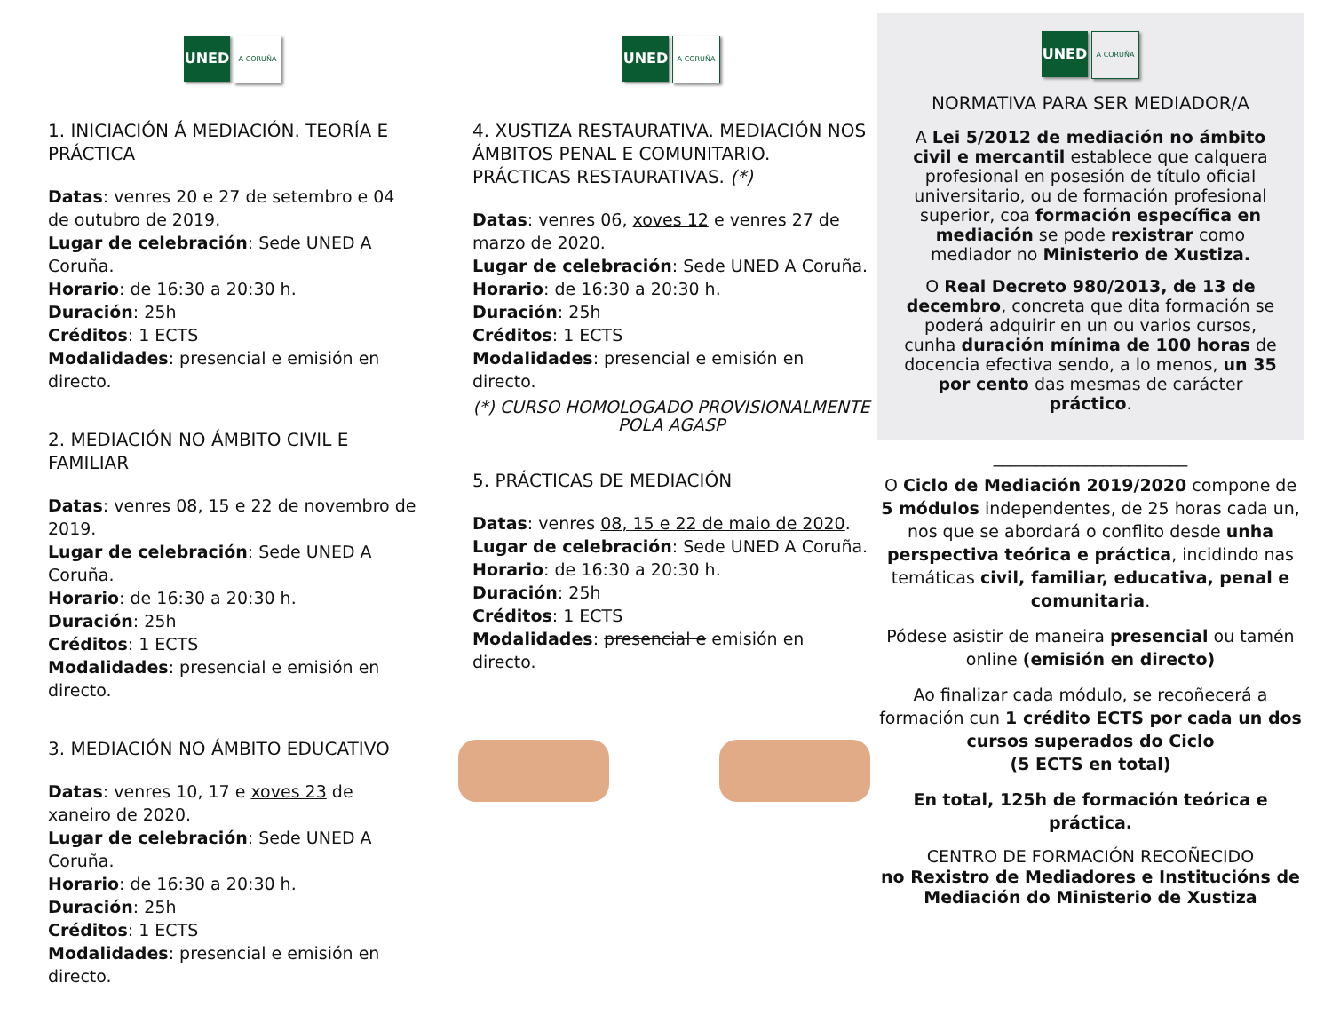UNED
A CORUÑA
1. INICIACIÓN Á MEDIACIÓN. TEORÍA E PRÁCTICA
Datas: venres 20 e 27 de setembro e 04 de outubro de 2019.
Lugar de celebración: Sede UNED A Coruña.
Horario: de 16:30 a 20:30 h.
Duración: 25h
Créditos: 1 ECTS
Modalidades: presencial e emisión en directo.
2. MEDIACIÓN NO ÁMBITO CIVIL E FAMILIAR
Datas: venres 08, 15 e 22 de novembro de 2019.
Lugar de celebración: Sede UNED A Coruña.
Horario: de 16:30 a 20:30 h.
Duración: 25h
Créditos: 1 ECTS
Modalidades: presencial e emisión en directo.
3. MEDIACIÓN NO ÁMBITO EDUCATIVO
Datas: venres 10, 17 e xoves 23 de xaneiro de 2020.
Lugar de celebración: Sede UNED A Coruña.
Horario: de 16:30 a 20:30 h.
Duración: 25h
Créditos: 1 ECTS
Modalidades: presencial e emisión en directo.
UNED
A CORUÑA
4. XUSTIZA RESTAURATIVA. MEDIACIÓN NOS ÁMBITOS PENAL E COMUNITARIO. PRÁCTICAS RESTAURATIVAS. (*)
Datas: venres 06, xoves 12 e venres 27 de marzo de 2020.
Lugar de celebración: Sede UNED A Coruña.
Horario: de 16:30 a 20:30 h.
Duración: 25h
Créditos: 1 ECTS
Modalidades: presencial e emisión en directo.
(*) CURSO HOMOLOGADO PROVISIONALMENTE POLA AGASP
5. PRÁCTICAS DE MEDIACIÓN
Datas: venres 08, 15 e 22 de maio de 2020.
Lugar de celebración: Sede UNED A Coruña.
Horario: de 16:30 a 20:30 h.
Duración: 25h
Créditos: 1 ECTS
Modalidades: presencial e emisión en directo.
UNED
A CORUÑA
NORMATIVA PARA SER MEDIADOR/A
A Lei 5/2012 de mediación no ámbito civil e mercantil establece que calquera profesional en posesión de título oficial universitario, ou de formación profesional superior, coa formación específica en mediación se pode rexistrar como mediador no Ministerio de Xustiza.
O Real Decreto 980/2013, de 13 de decembro, concreta que dita formación se poderá adquirir en un ou varios cursos, cunha duración mínima de 100 horas de docencia efectiva sendo, a lo menos, un 35 por cento das mesmas de carácter práctico.
_______________________
O Ciclo de Mediación 2019/2020 compone de 5 módulos independentes, de 25 horas cada un, nos que se abordará o conflito desde unha perspectiva teórica e práctica, incidindo nas temáticas civil, familiar, educativa, penal e comunitaria.
Pódese asistir de maneira presencial ou tamén online (emisión en directo)
Ao finalizar cada módulo, se recoñecerá a formación cun 1 crédito ECTS por cada un dos cursos superados do Ciclo
(5 ECTS en total)
En total, 125h de formación teórica e práctica.
CENTRO DE FORMACIÓN RECOÑECIDO
no Rexistro de Mediadores e Institucións de Mediación do Ministerio de Xustiza